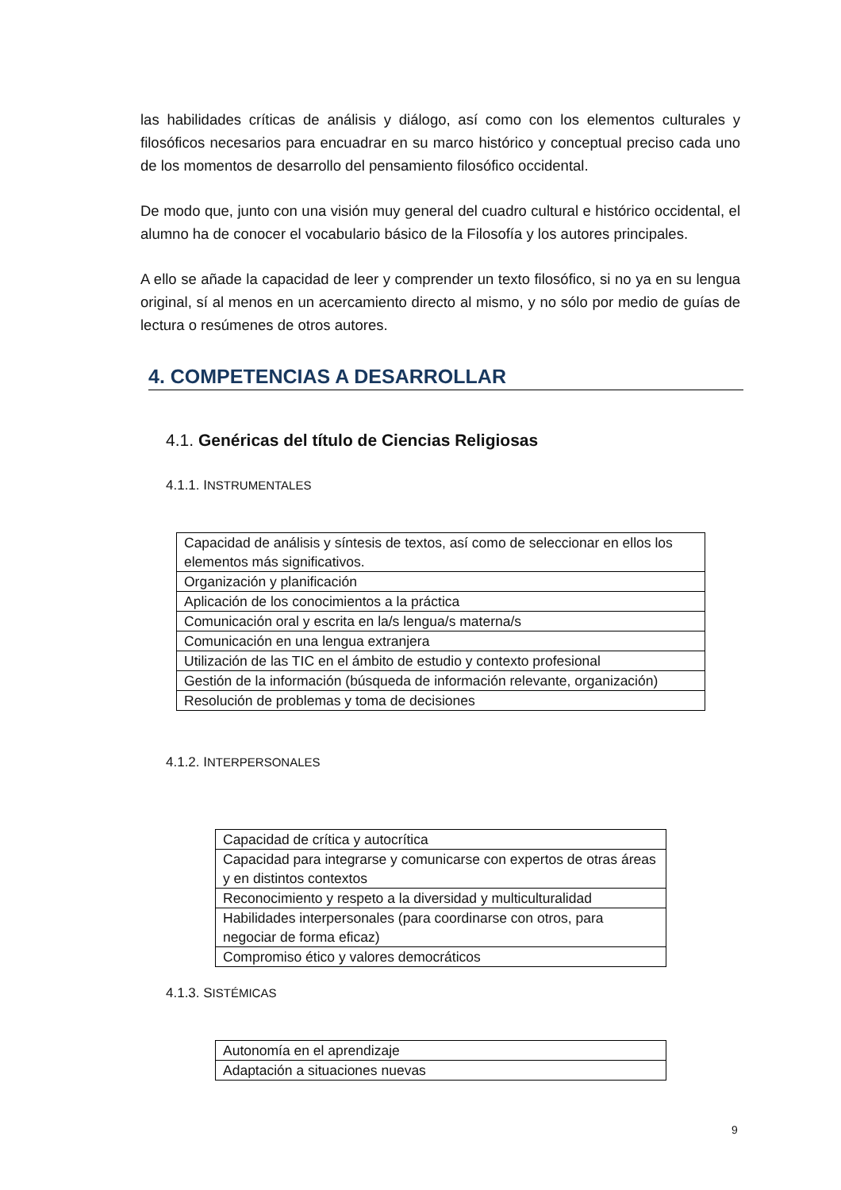las habilidades críticas de análisis y diálogo, así como con los elementos culturales y filosóficos necesarios para encuadrar en su marco histórico y conceptual preciso cada uno de los momentos de desarrollo del pensamiento filosófico occidental.
De modo que, junto con una visión muy general del cuadro cultural e histórico occidental, el alumno ha de conocer el vocabulario básico de la Filosofía y los autores principales.
A ello se añade la capacidad de leer y comprender un texto filosófico, si no ya en su lengua original, sí al menos en un acercamiento directo al mismo, y no sólo por medio de guías de lectura o resúmenes de otros autores.
4. COMPETENCIAS A DESARROLLAR
4.1. Genéricas del título de Ciencias Religiosas
4.1.1. INSTRUMENTALES
| Capacidad de análisis y síntesis de textos, así como de seleccionar en ellos los elementos más significativos. |
| Organización y planificación |
| Aplicación de los conocimientos a la práctica |
| Comunicación oral y escrita en la/s lengua/s materna/s |
| Comunicación en una lengua extranjera |
| Utilización de las TIC en el ámbito de estudio y contexto profesional |
| Gestión de la información (búsqueda de información relevante, organización) |
| Resolución de problemas y toma de decisiones |
4.1.2. INTERPERSONALES
| Capacidad de crítica y autocrítica |
| Capacidad para integrarse y comunicarse con expertos de otras áreas y en distintos contextos |
| Reconocimiento y respeto a la diversidad y multiculturalidad |
| Habilidades interpersonales (para coordinarse con otros, para negociar de forma eficaz) |
| Compromiso ético y valores democráticos |
4.1.3. SISTÉMICAS
| Autonomía en el aprendizaje |
| Adaptación a situaciones nuevas |
9